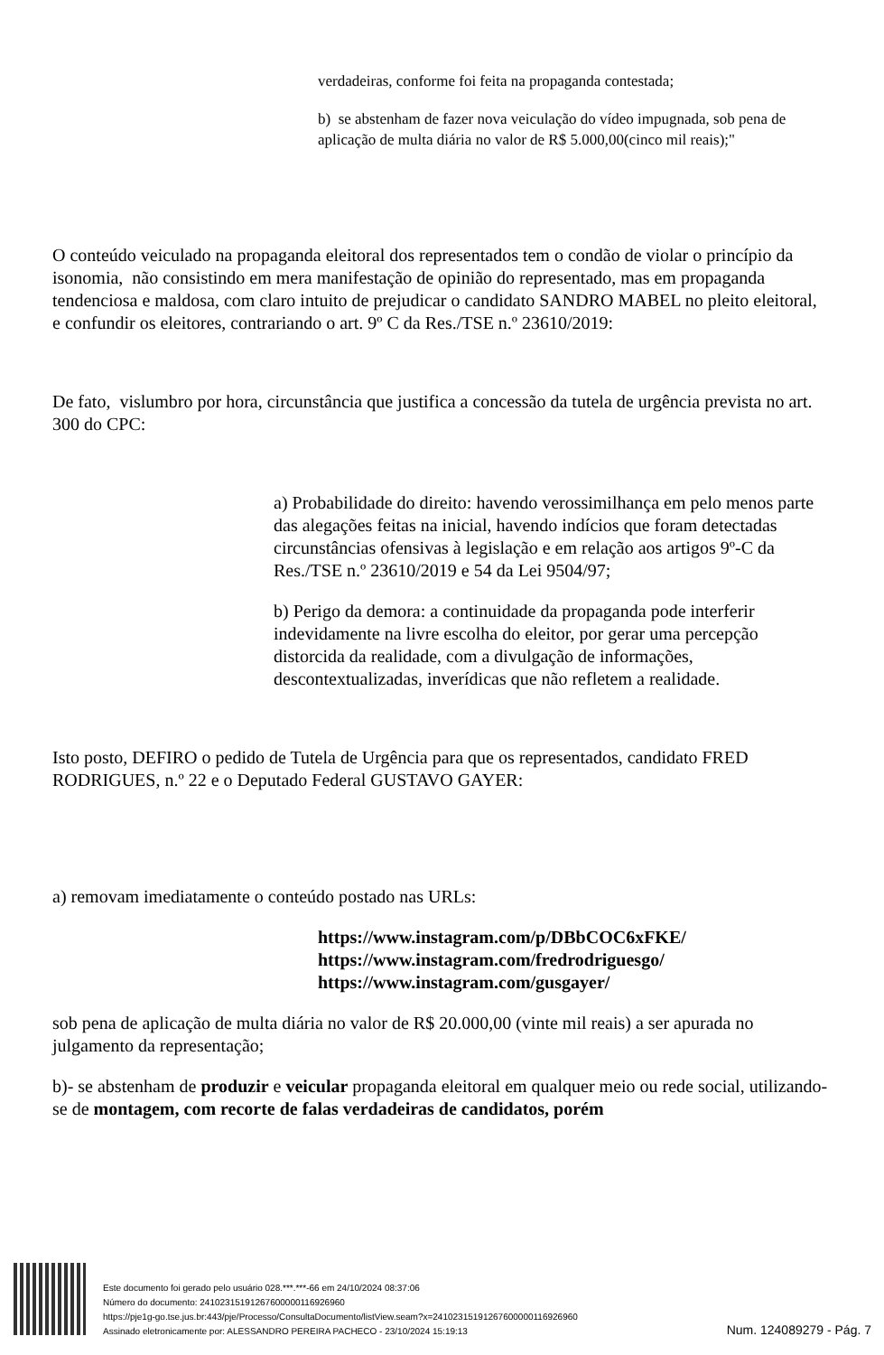verdadeiras, conforme foi feita na propaganda contestada;
b) se abstenham de fazer nova veiculação do vídeo impugnada, sob pena de aplicação de multa diária no valor de R$ 5.000,00(cinco mil reais);"
O conteúdo veiculado na propaganda eleitoral dos representados tem o condão de violar o princípio da isonomia, não consistindo em mera manifestação de opinião do representado, mas em propaganda tendenciosa e maldosa, com claro intuito de prejudicar o candidato SANDRO MABEL no pleito eleitoral, e confundir os eleitores, contrariando o art. 9º C da Res./TSE n.º 23610/2019:
De fato, vislumbro por hora, circunstância que justifica a concessão da tutela de urgência prevista no art. 300 do CPC:
a) Probabilidade do direito: havendo verossimilhança em pelo menos parte das alegações feitas na inicial, havendo indícios que foram detectadas circunstâncias ofensivas à legislação e em relação aos artigos 9º-C da Res./TSE n.º 23610/2019 e 54 da Lei 9504/97;
b) Perigo da demora: a continuidade da propaganda pode interferir indevidamente na livre escolha do eleitor, por gerar uma percepção distorcida da realidade, com a divulgação de informações, descontextualizadas, inverídicas que não refletem a realidade.
Isto posto, DEFIRO o pedido de Tutela de Urgência para que os representados, candidato FRED RODRIGUES, n.º 22 e o Deputado Federal GUSTAVO GAYER:
a) removam imediatamente o conteúdo postado nas URLs:
https://www.instagram.com/p/DBbCOC6xFKE/
https://www.instagram.com/fredrodriguesgo/
https://www.instagram.com/gusgayer/
sob pena de aplicação de multa diária no valor de R$ 20.000,00 (vinte mil reais) a ser apurada no julgamento da representação;
b)- se abstenham de produzir e veicular propaganda eleitoral em qualquer meio ou rede social, utilizando-se de montagem, com recorte de falas verdadeiras de candidatos, porém
Este documento foi gerado pelo usuário 028.***.***-66 em 24/10/2024 08:37:06
Número do documento: 24102315191267600000116926960
https://pje1g-go.tse.jus.br:443/pje/Processo/ConsultaDocumento/listView.seam?x=24102315191267600000116926960
Assinado eletronicamente por: ALESSANDRO PEREIRA PACHECO - 23/10/2024 15:19:13
Num. 124089279 - Pág. 7